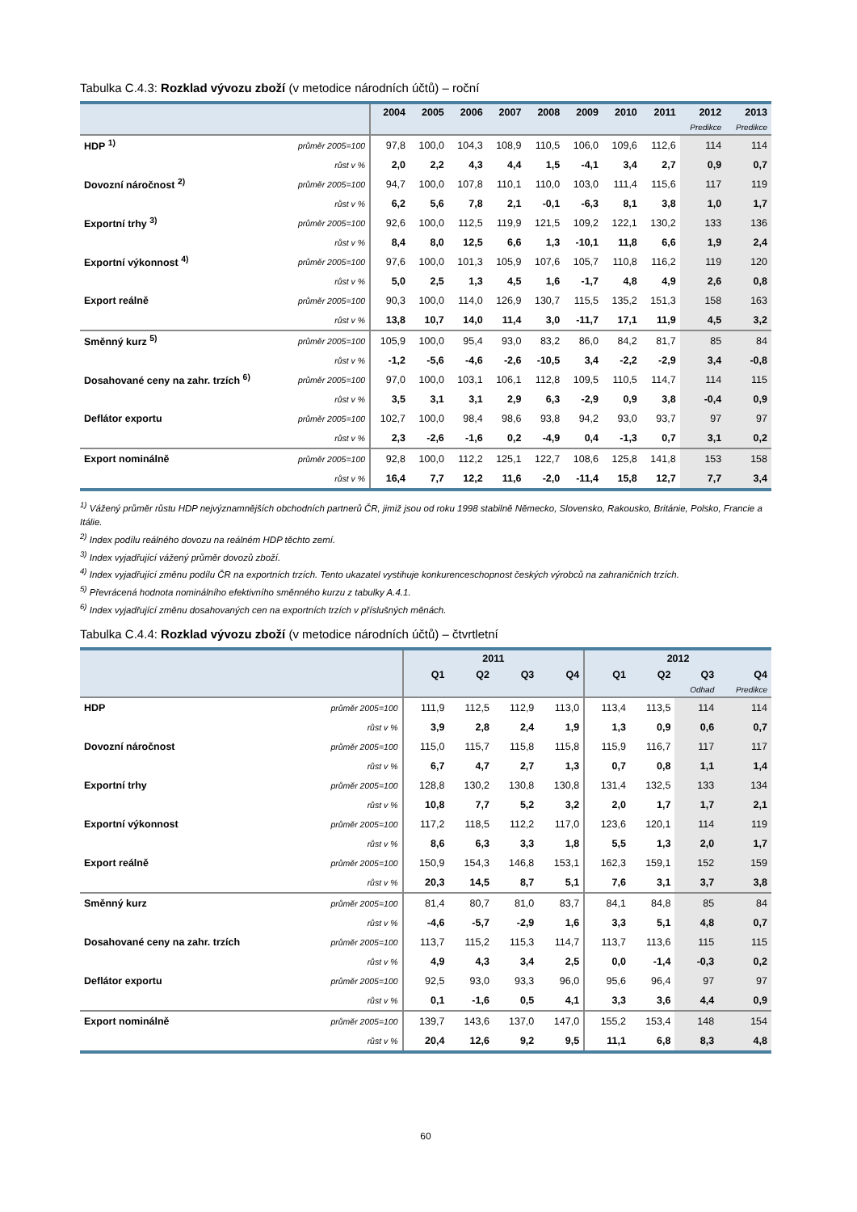Tabulka C.4.3: Rozklad vývozu zboží (v metodice národních účtů) – roční
| | | 2004 | 2005 | 2006 | 2007 | 2008 | 2009 | 2010 | 2011 | 2012 | 2013 |
| --- | --- | --- | --- | --- | --- | --- | --- | --- | --- | --- | --- |
| | | | | | | | | | | Predikce | Predikce |
| HDP <sup>1)</sup> | průměr 2005=100 | 97,8 | 100,0 | 104,3 | 108,9 | 110,5 | 106,0 | 109,6 | 112,6 | 114 | 114 |
| | růst v % | 2,0 | 2,2 | 4,3 | 4,4 | 1,5 | -4,1 | 3,4 | 2,7 | 0,9 | 0,7 |
| Dovozní náročnost <sup>2)</sup> | průměr 2005=100 | 94,7 | 100,0 | 107,8 | 110,1 | 110,0 | 103,0 | 111,4 | 115,6 | 117 | 119 |
| | růst v % | 6,2 | 5,6 | 7,8 | 2,1 | -0,1 | -6,3 | 8,1 | 3,8 | 1,0 | 1,7 |
| Exportní trhy <sup>3)</sup> | průměr 2005=100 | 92,6 | 100,0 | 112,5 | 119,9 | 121,5 | 109,2 | 122,1 | 130,2 | 133 | 136 |
| | růst v % | 8,4 | 8,0 | 12,5 | 6,6 | 1,3 | -10,1 | 11,8 | 6,6 | 1,9 | 2,4 |
| Exportní výkonnost <sup>4)</sup> | průměr 2005=100 | 97,6 | 100,0 | 101,3 | 105,9 | 107,6 | 105,7 | 110,8 | 116,2 | 119 | 120 |
| | růst v % | 5,0 | 2,5 | 1,3 | 4,5 | 1,6 | -1,7 | 4,8 | 4,9 | 2,6 | 0,8 |
| Export reálně | průměr 2005=100 | 90,3 | 100,0 | 114,0 | 126,9 | 130,7 | 115,5 | 135,2 | 151,3 | 158 | 163 |
| | růst v % | 13,8 | 10,7 | 14,0 | 11,4 | 3,0 | -11,7 | 17,1 | 11,9 | 4,5 | 3,2 |
| Směnný kurz <sup>5)</sup> | průměr 2005=100 | 105,9 | 100,0 | 95,4 | 93,0 | 83,2 | 86,0 | 84,2 | 81,7 | 85 | 84 |
| | růst v % | -1,2 | -5,6 | -4,6 | -2,6 | -10,5 | 3,4 | -2,2 | -2,9 | 3,4 | -0,8 |
| Dosahované ceny na zahr. trzích <sup>6)</sup> | průměr 2005=100 | 97,0 | 100,0 | 103,1 | 106,1 | 112,8 | 109,5 | 110,5 | 114,7 | 114 | 115 |
| | růst v % | 3,5 | 3,1 | 3,1 | 2,9 | 6,3 | -2,9 | 0,9 | 3,8 | -0,4 | 0,9 |
| Deflátor exportu | průměr 2005=100 | 102,7 | 100,0 | 98,4 | 98,6 | 93,8 | 94,2 | 93,0 | 93,7 | 97 | 97 |
| | růst v % | 2,3 | -2,6 | -1,6 | 0,2 | -4,9 | 0,4 | -1,3 | 0,7 | 3,1 | 0,2 |
| Export nominálně | průměr 2005=100 | 92,8 | 100,0 | 112,2 | 125,1 | 122,7 | 108,6 | 125,8 | 141,8 | 153 | 158 |
| | růst v % | 16,4 | 7,7 | 12,2 | 11,6 | -2,0 | -11,4 | 15,8 | 12,7 | 7,7 | 3,4 |
<sup>1)</sup> Vážený průměr růstu HDP nejvýznamnějších obchodních partnerů ČR, jimiž jsou od roku 1998 stabilně Německo, Slovensko, Rakousko, Británie, Polsko, Francie a Itálie.
<sup>2)</sup> Index podílu reálného dovozu na reálném HDP těchto zemí.
<sup>3)</sup> Index vyjadřující vážený průměr dovozů zboží.
<sup>4)</sup> Index vyjadřující změnu podílu ČR na exportních trzích. Tento ukazatel vystihuje konkurenceschopnost českých výrobců na zahraničních trzích.
<sup>5)</sup> Převrácená hodnota nominálního efektivního směnného kurzu z tabulky A.4.1.
<sup>6)</sup> Index vyjadřující změnu dosahovaných cen na exportních trzích v příslušných měnách.
Tabulka C.4.4: Rozklad vývozu zboží (v metodice národních účtů) – čtvrtletní
| | | 2011 | | | | 2012 | | | |
| --- | --- | --- | --- | --- | --- | --- | --- | --- | --- |
| | | Q1 | Q2 | Q3 | Q4 | Q1 | Q2 | Q3 | Q4 |
| | | | | | | | | Odhad | Predikce |
| HDP | průměr 2005=100 | 111,9 | 112,5 | 112,9 | 113,0 | 113,4 | 113,5 | 114 | 114 |
| | růst v % | 3,9 | 2,8 | 2,4 | 1,9 | 1,3 | 0,9 | 0,6 | 0,7 |
| Dovozní náročnost | průměr 2005=100 | 115,0 | 115,7 | 115,8 | 115,8 | 115,9 | 116,7 | 117 | 117 |
| | růst v % | 6,7 | 4,7 | 2,7 | 1,3 | 0,7 | 0,8 | 1,1 | 1,4 |
| Exportní trhy | průměr 2005=100 | 128,8 | 130,2 | 130,8 | 130,8 | 131,4 | 132,5 | 133 | 134 |
| | růst v % | 10,8 | 7,7 | 5,2 | 3,2 | 2,0 | 1,7 | 1,7 | 2,1 |
| Exportní výkonnost | průměr 2005=100 | 117,2 | 118,5 | 112,2 | 117,0 | 123,6 | 120,1 | 114 | 119 |
| | růst v % | 8,6 | 6,3 | 3,3 | 1,8 | 5,5 | 1,3 | 2,0 | 1,7 |
| Export reálně | průměr 2005=100 | 150,9 | 154,3 | 146,8 | 153,1 | 162,3 | 159,1 | 152 | 159 |
| | růst v % | 20,3 | 14,5 | 8,7 | 5,1 | 7,6 | 3,1 | 3,7 | 3,8 |
| Směnný kurz | průměr 2005=100 | 81,4 | 80,7 | 81,0 | 83,7 | 84,1 | 84,8 | 85 | 84 |
| | růst v % | -4,6 | -5,7 | -2,9 | 1,6 | 3,3 | 5,1 | 4,8 | 0,7 |
| Dosahované ceny na zahr. trzích | průměr 2005=100 | 113,7 | 115,2 | 115,3 | 114,7 | 113,7 | 113,6 | 115 | 115 |
| | růst v % | 4,9 | 4,3 | 3,4 | 2,5 | 0,0 | -1,4 | -0,3 | 0,2 |
| Deflátor exportu | průměr 2005=100 | 92,5 | 93,0 | 93,3 | 96,0 | 95,6 | 96,4 | 97 | 97 |
| | růst v % | 0,1 | -1,6 | 0,5 | 4,1 | 3,3 | 3,6 | 4,4 | 0,9 |
| Export nominálně | průměr 2005=100 | 139,7 | 143,6 | 137,0 | 147,0 | 155,2 | 153,4 | 148 | 154 |
| | růst v % | 20,4 | 12,6 | 9,2 | 9,5 | 11,1 | 6,8 | 8,3 | 4,8 |
60